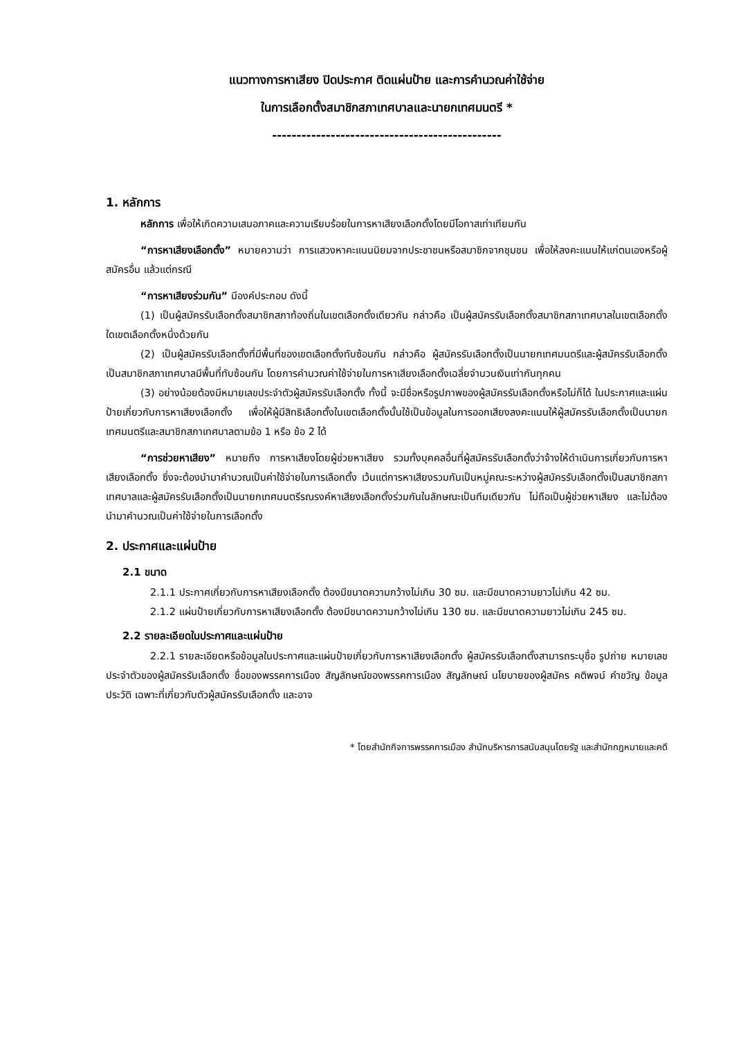แนวทางการหาเสียง ปิดประกาศ ติดแผ่นป้าย และการคำนวณค่าใช้จ่าย
ในการเลือกตั้งสมาชิกสภาเทศบาลและนายกเทศมนตรี *
-----------------------------------------------
1. หลักการ
หลักการ เพื่อให้เกิดความเสมอภาคและความเรียบร้อยในการหาเสียงเลือกตั้งโดยมีโอกาสเท่าเทียมกัน
“การหาเสียงเลือกตั้ง” หมายความว่า การแสวงหาคะแนนนิยมจากประชาชนหรือสมาชิกจากชุมชน เพื่อให้ลงคะแนนให้แก่ตนเองหรือผู้สมัครอื่น แล้วแต่กรณี
“การหาเสียงร่วมกัน” มีองค์ประกอบ ดังนี้
(1) เป็นผู้สมัครรับเลือกตั้งสมาชิกสภาท้องถิ่นในเขตเลือกตั้งเดียวกัน กล่าวคือ เป็นผู้สมัครรับเลือกตั้งสมาชิกสภาเทศบาลในเขตเลือกตั้งใดเขตเลือกตั้งหนึ่งด้วยกัน
(2) เป็นผู้สมัครรับเลือกตั้งที่มีพื้นที่ของเขตเลือกตั้งทับซ้อนกัน กล่าวคือ ผู้สมัครรับเลือกตั้งเป็นนายกเทศมนตรีและผู้สมัครรับเลือกตั้งเป็นสมาชิกสภาเทศบาลมีพื้นที่ทับซ้อนกัน โดยการคำนวณค่าใช้จ่ายในการหาเสียงเลือกตั้งเฉลี่ยจำนวนเงินเท่ากันทุกคน
(3) อย่างน้อยต้องมีหมายเลขประจำตัวผู้สมัครรับเลือกตั้ง ทั้งนี้ จะมีชื่อหรือรูปภาพของผู้สมัครรับเลือกตั้งหรือไม่ก็ได้ ในประกาศและแผ่นป้ายเกี่ยวกับการหาเสียงเลือกตั้ง เพื่อให้ผู้มีสิทธิเลือกตั้งในเขตเลือกตั้งนั้นใช้เป็นข้อมูลในการออกเสียงลงคะแนนให้ผู้สมัครรับเลือกตั้งเป็นนายกเทศมนตรีและสมาชิกสภาเทศบาลตามข้อ 1 หรือ ข้อ 2 ได้
“การช่วยหาเสียง” หมายถึง การหาเสียงโดยผู้ช่วยหาเสียง รวมทั้งบุคคลอื่นที่ผู้สมัครรับเลือกตั้งว่าจ้างให้ดำเนินการเกี่ยวกับการหาเสียงเลือกตั้ง ซึ่งจะต้องนำมาคำนวณเป็นค่าใช้จ่ายในการเลือกตั้ง เว้นแต่การหาเสียงรวมกันเป็นหมู่คณะระหว่างผู้สมัครรับเลือกตั้งเป็นสมาชิกสภาเทศบาลและผู้สมัครรับเลือกตั้งเป็นนายกเทศมนตรีรณรงค์หาเสียงเลือกตั้งร่วมกันในลักษณะเป็นทีมเดียวกัน ไม่ถือเป็นผู้ช่วยหาเสียง และไม่ต้องนำมาคำนวณเป็นค่าใช้จ่ายในการเลือกตั้ง
2. ประกาศและแผ่นป้าย
2.1 ขนาด
2.1.1 ประกาศเกี่ยวกับการหาเสียงเลือกตั้ง ต้องมีขนาดความกว้างไม่เกิน 30 ซม. และมีขนาดความยาวไม่เกิน 42 ซม.
2.1.2 แผ่นป้ายเกี่ยวกับการหาเสียงเลือกตั้ง ต้องมีขนาดความกว้างไม่เกิน 130 ซม. และมีขนาดความยาวไม่เกิน 245 ซม.
2.2 รายละเอียดในประกาศและแผ่นป้าย
2.2.1 รายละเอียดหรือข้อมูลในประกาศและแผ่นป้ายเกี่ยวกับการหาเสียงเลือกตั้ง ผู้สมัครรับเลือกตั้งสามารถระบุชื่อ รูปถ่าย หมายเลขประจำตัวของผู้สมัครรับเลือกตั้ง ชื่อของพรรคการเมือง สัญลักษณ์ของพรรคการเมือง สัญลักษณ์ นโยบายของผู้สมัคร คติพจน์ คำขวัญ ข้อมูลประวัติ เฉพาะที่เกี่ยวกับตัวผู้สมัครรับเลือกตั้ง และอาจ
* โดยสำนักกิจการพรรคการเมือง สำนักบริหารการสนับสนุนโดยรัฐ และสำนักกฎหมายและคดี